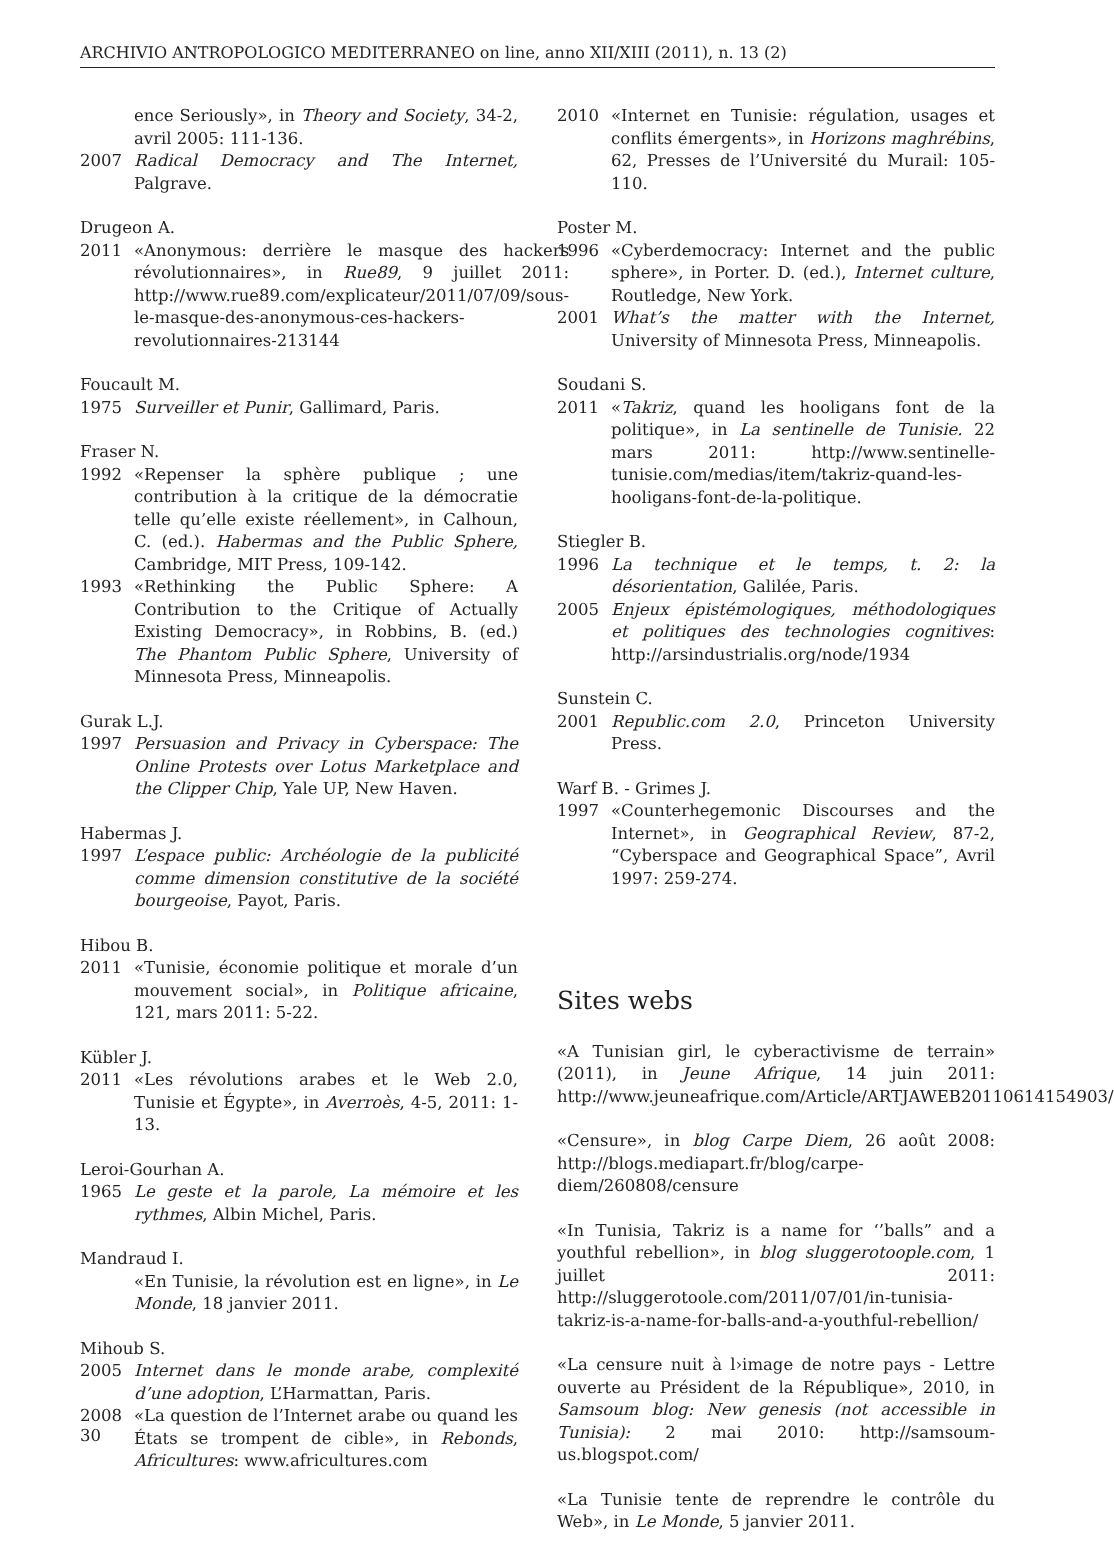ARCHIVIO ANTROPOLOGICO MEDITERRANEO on line, anno XII/XIII (2011), n. 13 (2)
ence Seriously», in Theory and Society, 34-2, avril 2005: 111-136.
2007 Radical Democracy and The Internet, Palgrave.
Drugeon A.
2011 «Anonymous: derrière le masque des hackers révolutionnaires», in Rue89, 9 juillet 2011: http://www.rue89.com/explicateur/2011/07/09/sous-le-masque-des-anonymous-ces-hackers-revolutionnaires-213144
Foucault M.
1975 Surveiller et Punir, Gallimard, Paris.
Fraser N.
1992 «Repenser la sphère publique ; une contribution à la critique de la démocratie telle qu’elle existe réellement», in Calhoun, C. (ed.). Habermas and the Public Sphere, Cambridge, MIT Press, 109-142.
1993 «Rethinking the Public Sphere: A Contribution to the Critique of Actually Existing Democracy», in Robbins, B. (ed.) The Phantom Public Sphere, University of Minnesota Press, Minneapolis.
Gurak L.J.
1997 Persuasion and Privacy in Cyberspace: The Online Protests over Lotus Marketplace and the Clipper Chip, Yale UP, New Haven.
Habermas J.
1997 L’espace public: Archéologie de la publicité comme dimension constitutive de la société bourgeoise, Payot, Paris.
Hibou B.
2011 «Tunisie, économie politique et morale d’un mouvement social», in Politique africaine, 121, mars 2011: 5-22.
Kübler J.
2011 «Les révolutions arabes et le Web 2.0, Tunisie et Égypte», in Averroès, 4-5, 2011: 1-13.
Leroi-Gourhan A.
1965 Le geste et la parole, La mémoire et les rythmes, Albin Michel, Paris.
Mandraud I.
«En Tunisie, la révolution est en ligne», in Le Monde, 18 janvier 2011.
Mihoub S.
2005 Internet dans le monde arabe, complexité d’une adoption, L’Harmattan, Paris.
2008 «La question de l’Internet arabe ou quand les États se trompent de cible», in Rebonds, Africultures: www.africultures.com
2010 «Internet en Tunisie: régulation, usages et conflits émergents», in Horizons maghrébins, 62, Presses de l’Université du Murail: 105-110.
Poster M.
1996 «Cyberdemocracy: Internet and the public sphere», in Porter. D. (ed.), Internet culture, Routledge, New York.
2001 What’s the matter with the Internet, University of Minnesota Press, Minneapolis.
Soudani S.
2011 «Takriz, quand les hooligans font de la politique», in La sentinelle de Tunisie. 22 mars 2011: http://www.sentinelle-tunisie.com/medias/item/takriz-quand-les-hooligans-font-de-la-politique.
Stiegler B.
1996 La technique et le temps, t. 2: la désorientation, Galilée, Paris.
2005 Enjeux épistémologiques, méthodologiques et politiques des technologies cognitives: http://arsindustrialis.org/node/1934
Sunstein C.
2001 Republic.com 2.0, Princeton University Press.
Warf B. - Grimes J.
1997 «Counterhegemonic Discourses and the Internet», in Geographical Review, 87-2, “Cyberspace and Geographical Space”, Avril 1997: 259-274.
Sites webs
«A Tunisian girl, le cyberactivisme de terrain» (2011), in Jeune Afrique, 14 juin 2011: http://www.jeuneafrique.com/Article/ARTJAWEB20110614154903/
«Censure», in blog Carpe Diem, 26 août 2008: http://blogs.mediapart.fr/blog/carpe-diem/260808/censure
«In Tunisia, Takriz is a name for ‘’balls” and a youthful rebellion», in blog sluggerotoople.com, 1 juillet 2011: http://sluggerotoole.com/2011/07/01/in-tunisia-takriz-is-a-name-for-balls-and-a-youthful-rebellion/
«La censure nuit à l›image de notre pays - Lettre ouverte au Président de la République», 2010, in Samsoum blog: New genesis (not accessible in Tunisia): 2 mai 2010: http://samsoum-us.blogspot.com/
«La Tunisie tente de reprendre le contrôle du Web», in Le Monde, 5 janvier 2011.
30